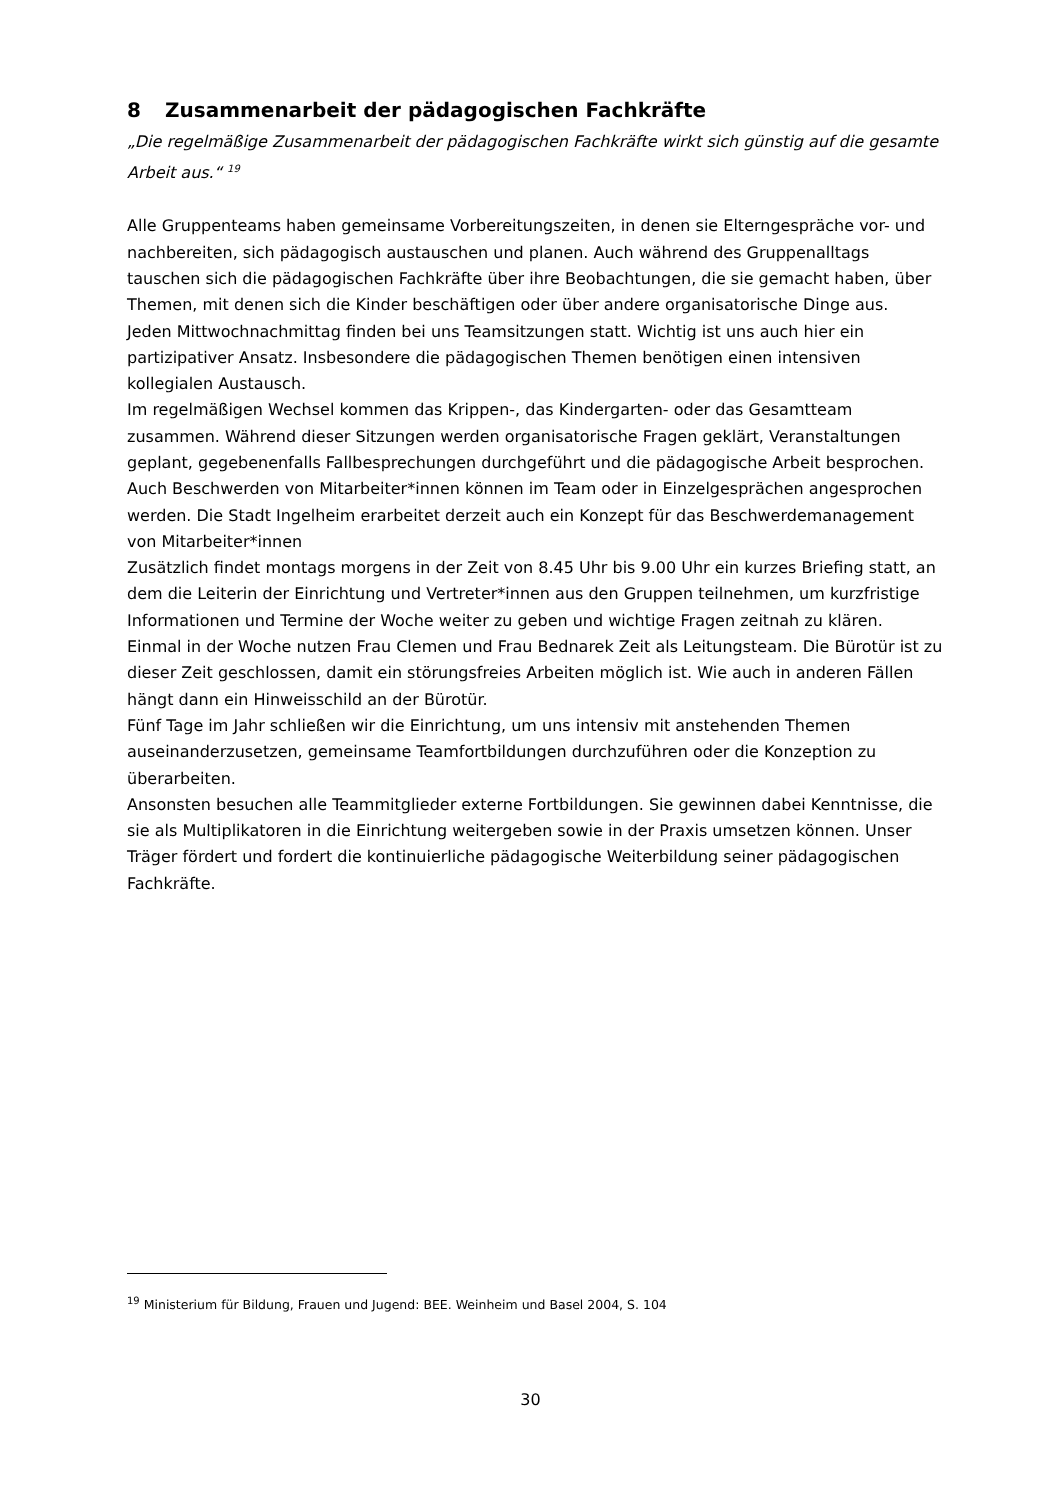8 Zusammenarbeit der pädagogischen Fachkräfte
„Die regelmäßige Zusammenarbeit der pädagogischen Fachkräfte wirkt sich günstig auf die gesamte Arbeit aus.“ <sup>19</sup>
Alle Gruppenteams haben gemeinsame Vorbereitungszeiten, in denen sie Elterngespräche vor- und nachbereiten, sich pädagogisch austauschen und planen. Auch während des Gruppenalltags tauschen sich die pädagogischen Fachkräfte über ihre Beobachtungen, die sie gemacht haben, über Themen, mit denen sich die Kinder beschäftigen oder über andere organisatorische Dinge aus.
Jeden Mittwochnachmittag finden bei uns Teamsitzungen statt. Wichtig ist uns auch hier ein partizipativer Ansatz. Insbesondere die pädagogischen Themen benötigen einen intensiven kollegialen Austausch.
Im regelmäßigen Wechsel kommen das Krippen-, das Kindergarten- oder das Gesamtteam zusammen. Während dieser Sitzungen werden organisatorische Fragen geklärt, Veranstaltungen geplant, gegebenenfalls Fallbesprechungen durchgeführt und die pädagogische Arbeit besprochen.
Auch Beschwerden von Mitarbeiter*innen können im Team oder in Einzelgesprächen angesprochen werden. Die Stadt Ingelheim erarbeitet derzeit auch ein Konzept für das Beschwerdemanagement von Mitarbeiter*innen
Zusätzlich findet montags morgens in der Zeit von 8.45 Uhr bis 9.00 Uhr ein kurzes Briefing statt, an dem die Leiterin der Einrichtung und Vertreter*innen aus den Gruppen teilnehmen, um kurzfristige Informationen und Termine der Woche weiter zu geben und wichtige Fragen zeitnah zu klären.
Einmal in der Woche nutzen Frau Clemen und Frau Bednarek Zeit als Leitungsteam. Die Bürotür ist zu dieser Zeit geschlossen, damit ein störungsfreies Arbeiten möglich ist. Wie auch in anderen Fällen hängt dann ein Hinweisschild an der Bürotür.
Fünf Tage im Jahr schließen wir die Einrichtung, um uns intensiv mit anstehenden Themen auseinanderzusetzen, gemeinsame Teamfortbildungen durchzuführen oder die Konzeption zu überarbeiten.
Ansonsten besuchen alle Teammitglieder externe Fortbildungen. Sie gewinnen dabei Kenntnisse, die sie als Multiplikatoren in die Einrichtung weitergeben sowie in der Praxis umsetzen können. Unser Träger fördert und fordert die kontinuierliche pädagogische Weiterbildung seiner pädagogischen Fachkräfte.
<sup>19</sup> Ministerium für Bildung, Frauen und Jugend: BEE. Weinheim und Basel 2004, S. 104
30